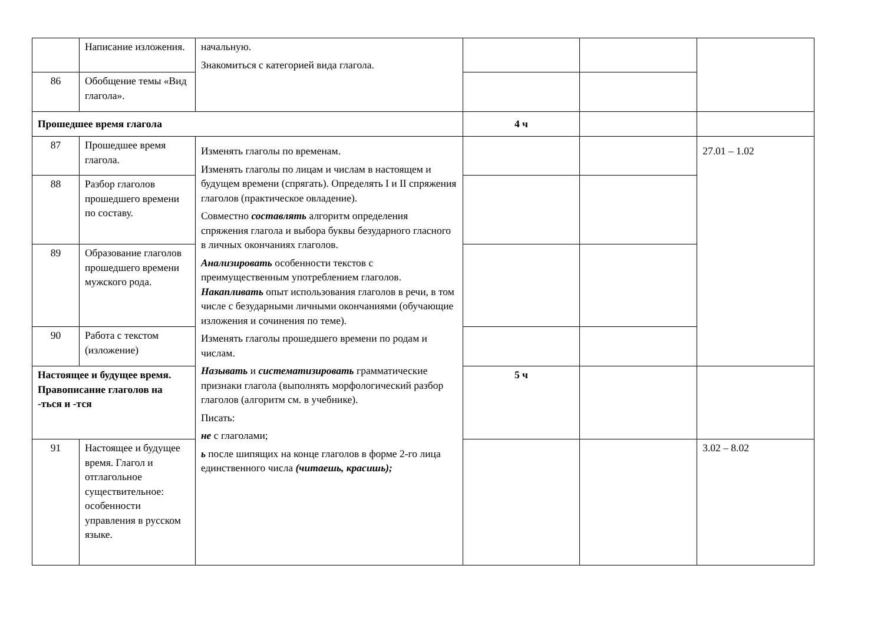| | Написание изложения. | начальную. Знакомиться с категорией вида глагола. | | | |
| 86 | Обобщение темы «Вид глагола». | | | | |
| Прошедшее время глагола | | | 4 ч | | |
| 87 | Прошедшее время глагола. | Изменять глаголы по временам. Изменять глаголы по лицам и числам в настоящем и будущем времени (спрягать). Определять I и II спряжения глаголов (практическое овладение). Совместно составлять алгоритм определения спряжения глагола и выбора буквы безударного гласного в личных окончаниях глаголов. Анализировать особенности текстов с преимущественным употреблением глаголов. Накапливать опыт использования глаголов в речи, в том числе с безударными личными окончаниями (обучающие изложения и сочинения по теме). Изменять глаголы прошедшего времени по родам и числам. Называть и систематизировать грамматические признаки глагола (выполнять морфологический разбор глаголов (алгоритм см. в учебнике). Писать: не с глаголами; ь после шипящих на конце глаголов в форме 2-го лица единственного числа (читаешь, красишь); | | | 27.01 – 1.02 |
| 88 | Разбор глаголов прошедшего времени по составу. | | | | |
| 89 | Образование глаголов прошедшего времени мужского рода. | | | | |
| 90 | Работа с текстом (изложение) | | | | |
| Настоящее и будущее время. Правописание глаголов на -ться и -тся | | | 5 ч | | |
| 91 | Настоящее и будущее время. Глагол и отглагольное существительное: особенности управления в русском языке. | | | | 3.02 – 8.02 |